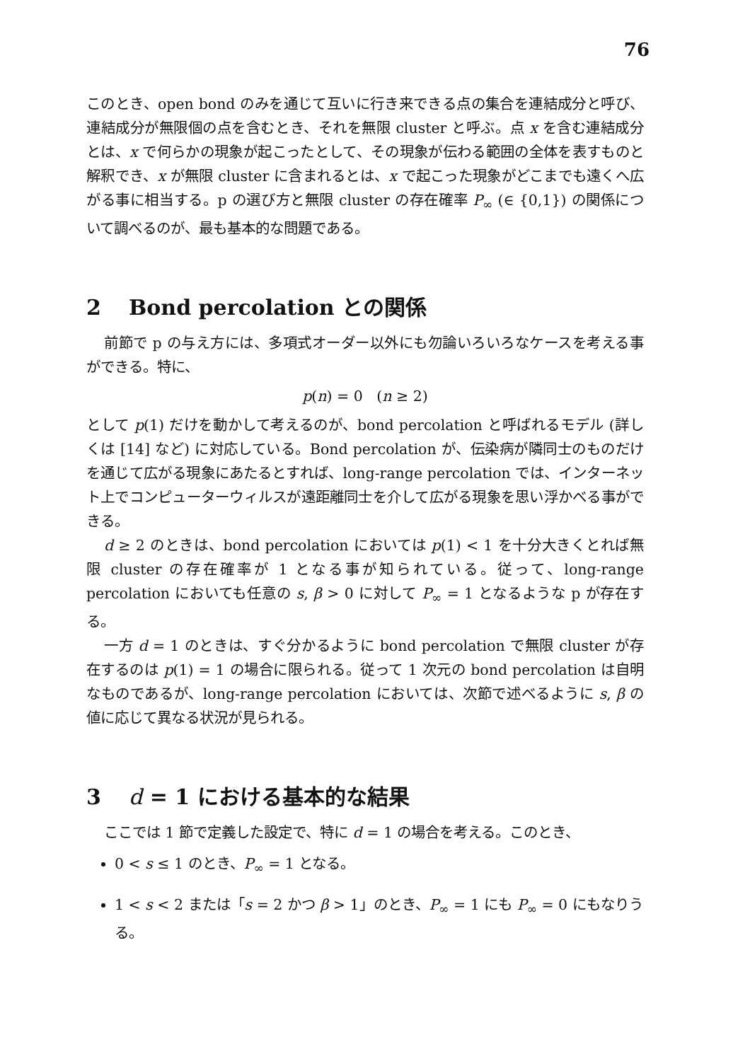76
このとき、open bond のみを通じて互いに行き来できる点の集合を連結成分と呼び、連結成分が無限個の点を含むとき、それを無限 cluster と呼ぶ。点 x を含む連結成分とは、x で何らかの現象が起こったとして、その現象が伝わる範囲の全体を表すものと解釈でき、x が無限 cluster に含まれるとは、x で起こった現象がどこまでも遠くへ広がる事に相当する。p の選び方と無限 cluster の存在確率 P<sub>∞</sub> (∈ {0,1}) の関係について調べるのが、最も基本的な問題である。
2 Bond percolation との関係
前節で p の与え方には、多項式オーダー以外にも勿論いろいろなケースを考える事ができる。特に、
p(n) = 0 (n ≥ 2)
として p(1) だけを動かして考えるのが、bond percolation と呼ばれるモデル (詳しくは [14] など) に対応している。Bond percolation が、伝染病が隣同士のものだけを通じて広がる現象にあたるとすれば、long-range percolation では、インターネット上でコンピューターウィルスが遠距離同士を介して広がる現象を思い浮かべる事ができる。
d ≥ 2 のときは、bond percolation においては p(1) < 1 を十分大きくとれば無限 cluster の存在確率が 1 となる事が知られている。従って、long-range percolation においても任意の s, β > 0 に対して P<sub>∞</sub> = 1 となるような p が存在する。
一方 d = 1 のときは、すぐ分かるように bond percolation で無限 cluster が存在するのは p(1) = 1 の場合に限られる。従って 1 次元の bond percolation は自明なものであるが、long-range percolation においては、次節で述べるように s, β の値に応じて異なる状況が見られる。
3 d = 1 における基本的な結果
ここでは 1 節で定義した設定で、特に d = 1 の場合を考える。このとき、
0 < s ≤ 1 のとき、P<sub>∞</sub> = 1 となる。
1 < s < 2 または「s = 2 かつ β > 1」のとき、P<sub>∞</sub> = 1 にも P<sub>∞</sub> = 0 にもなりうる。